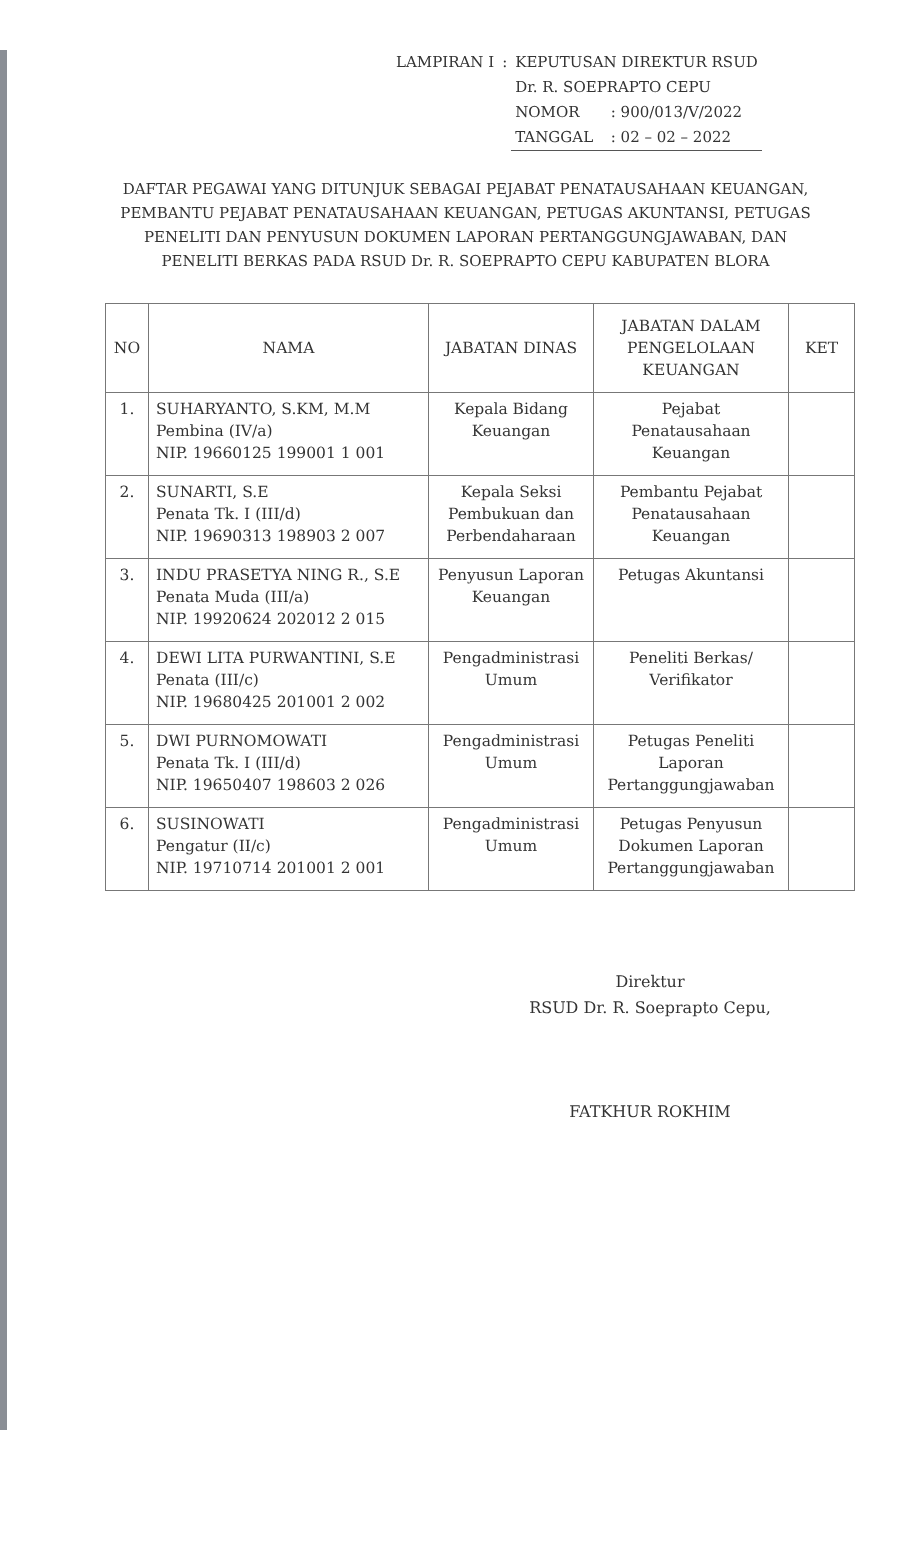| LAMPIRAN I | : | KEPUTUSAN DIREKTUR RSUD | |
| | | Dr. R. SOEPRAPTO CEPU | |
| | | NOMOR | : 900/013/V/2022 |
| | | TANGGAL | : 02 – 02 – 2022 |
DAFTAR PEGAWAI YANG DITUNJUK SEBAGAI PEJABAT PENATAUSAHAAN KEUANGAN, PEMBANTU PEJABAT PENATAUSAHAAN KEUANGAN, PETUGAS AKUNTANSI, PETUGAS PENELITI DAN PENYUSUN DOKUMEN LAPORAN PERTANGGUNGJAWABAN, DAN PENELITI BERKAS PADA RSUD Dr. R. SOEPRAPTO CEPU KABUPATEN BLORA
| NO | NAMA | JABATAN DINAS | JABATAN DALAM PENGELOLAAN KEUANGAN | KET |
| --- | --- | --- | --- | --- |
| 1. | SUHARYANTO, S.KM, M.M Pembina (IV/a) NIP. 19660125 199001 1 001 | Kepala Bidang Keuangan | Pejabat Penatausahaan Keuangan | |
| 2. | SUNARTI, S.E Penata Tk. I (III/d) NIP. 19690313 198903 2 007 | Kepala Seksi Pembukuan dan Perbendaharaan | Pembantu Pejabat Penatausahaan Keuangan | |
| 3. | INDU PRASETYA NING R., S.E Penata Muda (III/a) NIP. 19920624 202012 2 015 | Penyusun Laporan Keuangan | Petugas Akuntansi | |
| 4. | DEWI LITA PURWANTINI, S.E Penata (III/c) NIP. 19680425 201001 2 002 | Pengadministrasi Umum | Peneliti Berkas/ Verifikator | |
| 5. | DWI PURNOMOWATI Penata Tk. I (III/d) NIP. 19650407 198603 2 026 | Pengadministrasi Umum | Petugas Peneliti Laporan Pertanggungjawaban | |
| 6. | SUSINOWATI Pengatur (II/c) NIP. 19710714 201001 2 001 | Pengadministrasi Umum | Petugas Penyusun Dokumen Laporan Pertanggungjawaban | |
Direktur
RSUD Dr. R. Soeprapto Cepu,
FATKHUR ROKHIM